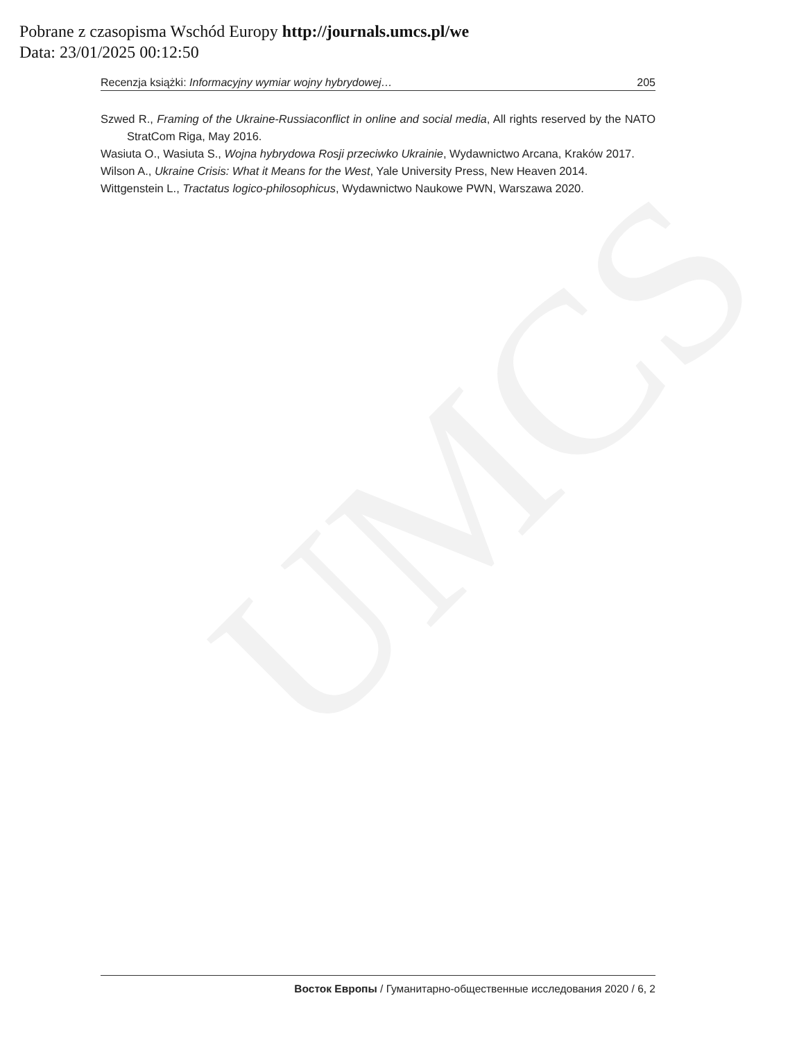UMCS
Pobrane z czasopisma Wschód Europy http://journals.umcs.pl/we
Data: 23/01/2025 00:12:50
Recenzja książki: Informacyjny wymiar wojny hybrydowej… 205
Szwed R., Framing of the Ukraine-Russiaconflict in online and social media, All rights reserved by the NATO StratCom Riga, May 2016.
Wasiuta O., Wasiuta S., Wojna hybrydowa Rosji przeciwko Ukrainie, Wydawnictwo Arcana, Kraków 2017.
Wilson A., Ukraine Crisis: What it Means for the West, Yale University Press, New Heaven 2014.
Wittgenstein L., Tractatus logico-philosophicus, Wydawnictwo Naukowe PWN, Warszawa 2020.
Восток Европы / Гуманитарно-общественные исследования 2020 / 6, 2